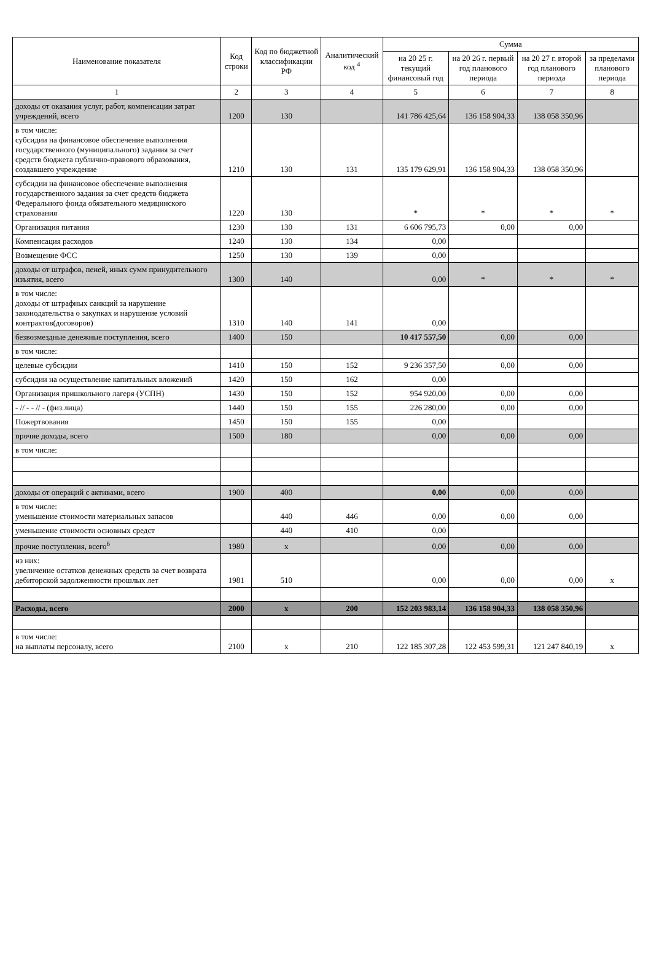| Наименование показателя | Код строки | Код по бюджетной классификации РФ | Аналитический код <sup>4</sup> | Сумма | | | |
| --- | --- | --- | --- | --- | --- | --- | --- |
| | | | | на 20 25 г. текущий финансовый год | на 20 26 г. первый год планового периода | на 20 27 г. второй год планового периода | за пределами планового периода |
| 1 | 2 | 3 | 4 | 5 | 6 | 7 | 8 |
| доходы от оказания услуг, работ, компенсации затрат учреждений, всего | 1200 | 130 | | 141 786 425,64 | 136 158 904,33 | 138 058 350,96 | |
| в том числе: субсидии на финансовое обеспечение выполнения государственного (муниципального) задания за счет средств бюджета публично-правового образования, создавшего учреждение | 1210 | 130 | 131 | 135 179 629,91 | 136 158 904,33 | 138 058 350,96 | |
| субсидии на финансовое обеспечение выполнения государственного задания за счет средств бюджета Федерального фонда обязательного медицинского страхования | 1220 | 130 | | * | * | * | * |
| Организация питания | 1230 | 130 | 131 | 6 606 795,73 | 0,00 | 0,00 | |
| Компенсация расходов | 1240 | 130 | 134 | 0,00 | | | |
| Возмещение ФСС | 1250 | 130 | 139 | 0,00 | | | |
| доходы от штрафов, пеней, иных сумм принудительного изъятия, всего | 1300 | 140 | | 0,00 | * | * | * |
| в том числе: доходы от штрафных санкций за нарушение законодательства о закупках и нарушение условий контрактов(договоров) | 1310 | 140 | 141 | 0,00 | | | |
| безвозмездные денежные поступления, всего | 1400 | 150 | | 10 417 557,50 | 0,00 | 0,00 | |
| в том числе: | | | | | | | |
| целевые субсидии | 1410 | 150 | 152 | 9 236 357,50 | 0,00 | 0,00 | |
| субсидии на осуществление капитальных вложений | 1420 | 150 | 162 | 0,00 | | | |
| Организация пришкольного лагеря (УСПН) | 1430 | 150 | 152 | 954 920,00 | 0,00 | 0,00 | |
| - // - - // - (физ.лица) | 1440 | 150 | 155 | 226 280,00 | 0,00 | 0,00 | |
| Пожертвования | 1450 | 150 | 155 | 0,00 | | | |
| прочие доходы, всего | 1500 | 180 | | 0,00 | 0,00 | 0,00 | |
| в том числе: | | | | | | | |
| доходы от операций с активами, всего | 1900 | 400 | | 0,00 | 0,00 | 0,00 | |
| в том числе: уменьшение стоимости материальных запасов | | 440 | 446 | 0,00 | 0,00 | 0,00 | |
| уменьшение стоимости основных средст | | 440 | 410 | 0,00 | | | |
| прочие поступления, всего<sup>6</sup> | 1980 | x | | 0,00 | 0,00 | 0,00 | |
| из них: увеличение остатков денежных средств за счет возврата дебиторской задолженности прошлых лет | 1981 | 510 | | 0,00 | 0,00 | 0,00 | x |
| Расходы, всего | 2000 | x | 200 | 152 203 983,14 | 136 158 904,33 | 138 058 350,96 | |
| в том числе: на выплаты персоналу, всего | 2100 | x | 210 | 122 185 307,28 | 122 453 599,31 | 121 247 840,19 | x |